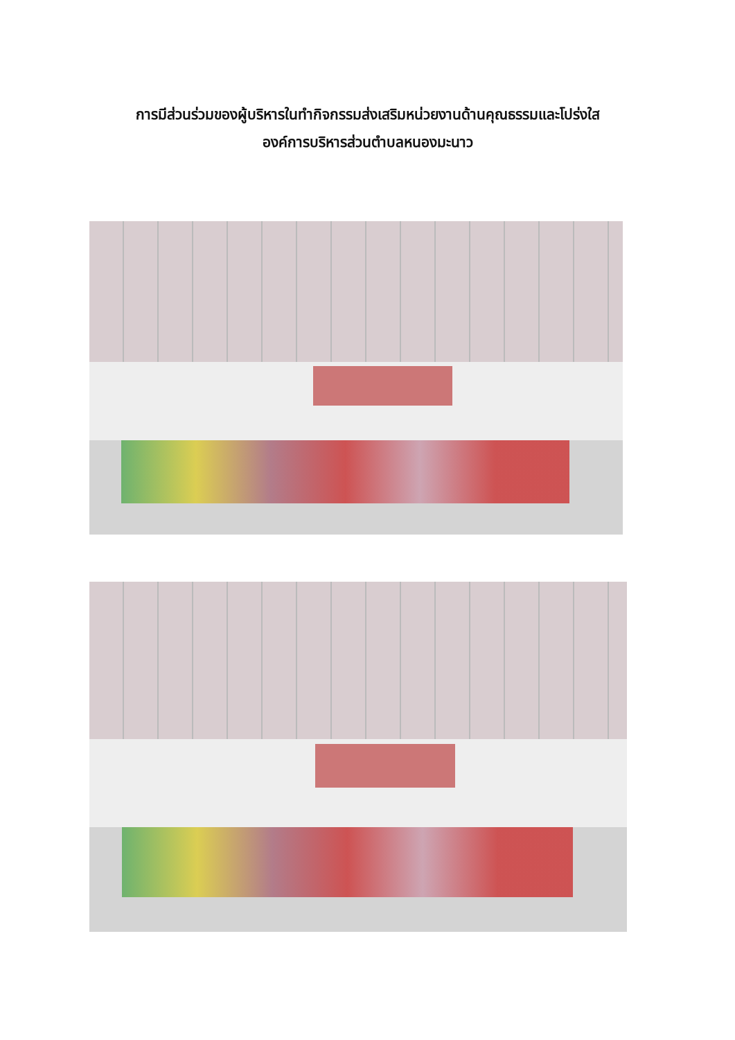การมีส่วนร่วมของผู้บริหารในทำกิจกรรมส่งเสริมหน่วยงานด้านคุณธรรมและโปร่งใส
องค์การบริหารส่วนตำบลหนองมะนาว